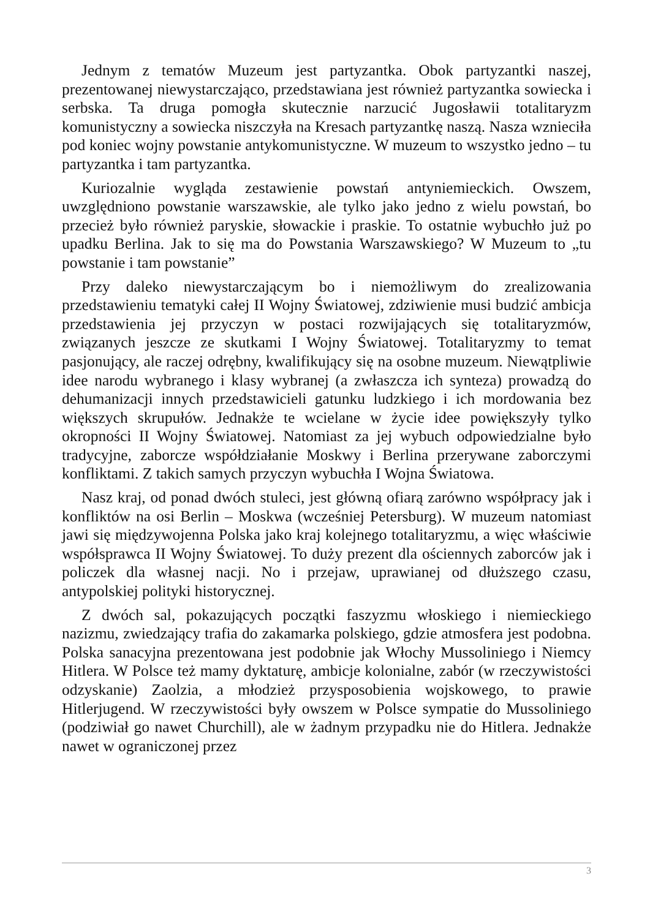Jednym z tematów Muzeum jest partyzantka. Obok partyzantki naszej, prezentowanej niewystarczająco, przedstawiana jest również partyzantka sowiecka i serbska. Ta druga pomogła skutecznie narzucić Jugosławii totalitaryzm komunistyczny a sowiecka niszczyła na Kresach partyzantkę naszą. Nasza wznieciła pod koniec wojny powstanie antykomunistyczne. W muzeum to wszystko jedno – tu partyzantka i tam partyzantka.
Kuriozalnie wygląda zestawienie powstań antyniemieckich. Owszem, uwzględniono powstanie warszawskie, ale tylko jako jedno z wielu powstań, bo przecież było również paryskie, słowackie i praskie. To ostatnie wybuchło już po upadku Berlina. Jak to się ma do Powstania Warszawskiego? W Muzeum to „tu powstanie i tam powstanie”
Przy daleko niewystarczającym bo i niemożliwym do zrealizowania przedstawieniu tematyki całej II Wojny Światowej, zdziwienie musi budzić ambicja przedstawienia jej przyczyn w postaci rozwijających się totalitaryzmów, związanych jeszcze ze skutkami I Wojny Światowej. Totalitaryzmy to temat pasjonujący, ale raczej odrębny, kwalifikujący się na osobne muzeum. Niewątpliwie idee narodu wybranego i klasy wybranej (a zwłaszcza ich synteza) prowadzą do dehumanizacji innych przedstawicieli gatunku ludzkiego i ich mordowania bez większych skrupułów. Jednakże te wcielane w życie idee powiększyły tylko okropności II Wojny Światowej. Natomiast za jej wybuch odpowiedzialne było tradycyjne, zaborcze współdziałanie Moskwy i Berlina przerywane zaborczymi konfliktami. Z takich samych przyczyn wybuchła I Wojna Światowa.
Nasz kraj, od ponad dwóch stuleci, jest główną ofiarą zarówno współpracy jak i konfliktów na osi Berlin – Moskwa (wcześniej Petersburg). W muzeum natomiast jawi się międzywojenna Polska jako kraj kolejnego totalitaryzmu, a więc właściwie współsprawca II Wojny Światowej. To duży prezent dla ościennych zaborców jak i policzek dla własnej nacji. No i przejaw, uprawianej od dłuższego czasu, antypolskiej polityki historycznej.
Z dwóch sal, pokazujących początki faszyzmu włoskiego i niemieckiego nazizmu, zwiedzający trafia do zakamarka polskiego, gdzie atmosfera jest podobna. Polska sanacyjna prezentowana jest podobnie jak Włochy Mussoliniego i Niemcy Hitlera. W Polsce też mamy dyktaturę, ambicje kolonialne, zabór (w rzeczywistości odzyskanie) Zaolzia, a młodzież przysposobienia wojskowego, to prawie Hitlerjugend. W rzeczywistości były owszem w Polsce sympatie do Mussoliniego (podziwiał go nawet Churchill), ale w żadnym przypadku nie do Hitlera. Jednakże nawet w ograniczonej przez
3